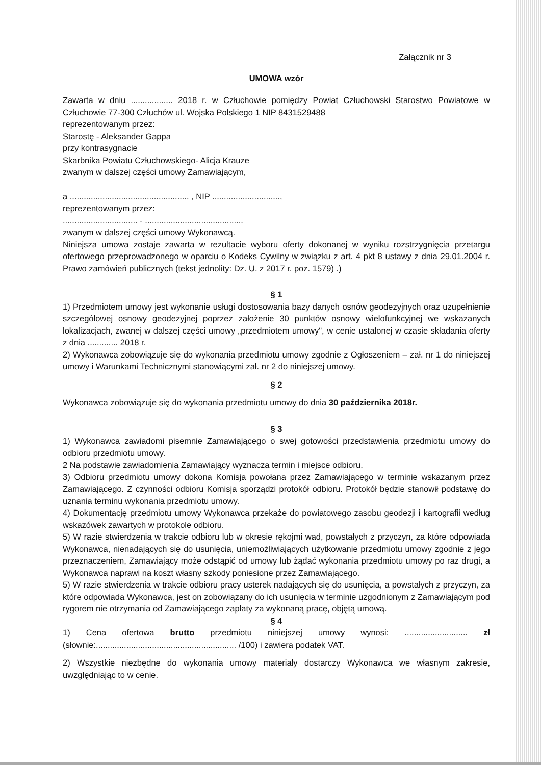Załącznik nr 3
UMOWA wzór
Zawarta w dniu .................. 2018 r. w Człuchowie pomiędzy Powiat Człuchowski Starostwo Powiatowe w Człuchowie 77-300 Człuchów ul. Wojska Polskiego 1 NIP 8431529488
reprezentowanym przez:
Starostę - Aleksander Gappa
przy kontrasygnacie
Skarbnika Powiatu Człuchowskiego- Alicja Krauze
zwanym w dalszej części umowy Zamawiającym,
a ................................................... , NIP .............................,
reprezentowanym przez:
................................ - ..........................................
zwanym w dalszej części umowy Wykonawcą.
Niniejsza umowa zostaje zawarta w rezultacie wyboru oferty dokonanej w wyniku rozstrzygnięcia przetargu ofertowego przeprowadzonego w oparciu o Kodeks Cywilny w związku z art. 4 pkt 8 ustawy z dnia 29.01.2004 r. Prawo zamówień publicznych (tekst jednolity: Dz. U. z 2017 r. poz. 1579) .)
§ 1
1) Przedmiotem umowy jest wykonanie usługi dostosowania bazy danych osnów geodezyjnych oraz uzupełnienie szczegółowej osnowy geodezyjnej poprzez założenie 30 punktów osnowy wielofunkcyjnej we wskazanych lokalizacjach, zwanej w dalszej części umowy „przedmiotem umowy", w cenie ustalonej w czasie składania oferty z dnia ............. 2018 r.
2) Wykonawca zobowiązuje się do wykonania przedmiotu umowy zgodnie z Ogłoszeniem – zał. nr 1 do niniejszej umowy i Warunkami Technicznymi stanowiącymi zał. nr 2 do niniejszej umowy.
§ 2
Wykonawca zobowiązuje się do wykonania przedmiotu umowy do dnia 30 października 2018r.
§ 3
1) Wykonawca zawiadomi pisemnie Zamawiającego o swej gotowości przedstawienia przedmiotu umowy do odbioru przedmiotu umowy.
2 Na podstawie zawiadomienia Zamawiający wyznacza termin i miejsce odbioru.
3) Odbioru przedmiotu umowy dokona Komisja powołana przez Zamawiającego w terminie wskazanym przez Zamawiającego. Z czynności odbioru Komisja sporządzi protokół odbioru. Protokół będzie stanowił podstawę do uznania terminu wykonania przedmiotu umowy.
4) Dokumentację przedmiotu umowy Wykonawca przekaże do powiatowego zasobu geodezji i kartografii według wskazówek zawartych w protokole odbioru.
5) W razie stwierdzenia w trakcie odbioru lub w okresie rękojmi wad, powstałych z przyczyn, za które odpowiada Wykonawca, nienadających się do usunięcia, uniemożliwiających użytkowanie przedmiotu umowy zgodnie z jego przeznaczeniem, Zamawiający może odstąpić od umowy lub żądać wykonania przedmiotu umowy po raz drugi, a Wykonawca naprawi na koszt własny szkody poniesione przez Zamawiającego.
5) W razie stwierdzenia w trakcie odbioru pracy usterek nadających się do usunięcia, a powstałych z przyczyn, za które odpowiada Wykonawca, jest on zobowiązany do ich usunięcia w terminie uzgodnionym z Zamawiającym pod rygorem nie otrzymania od Zamawiającego zapłaty za wykonaną pracę, objętą umową.
§ 4
1) Cena ofertowa brutto przedmiotu niniejszej umowy wynosi: ........................... zł (słownie:............................................................ /100) i zawiera podatek VAT.
2) Wszystkie niezbędne do wykonania umowy materiały dostarczy Wykonawca we własnym zakresie, uwzględniając to w cenie.